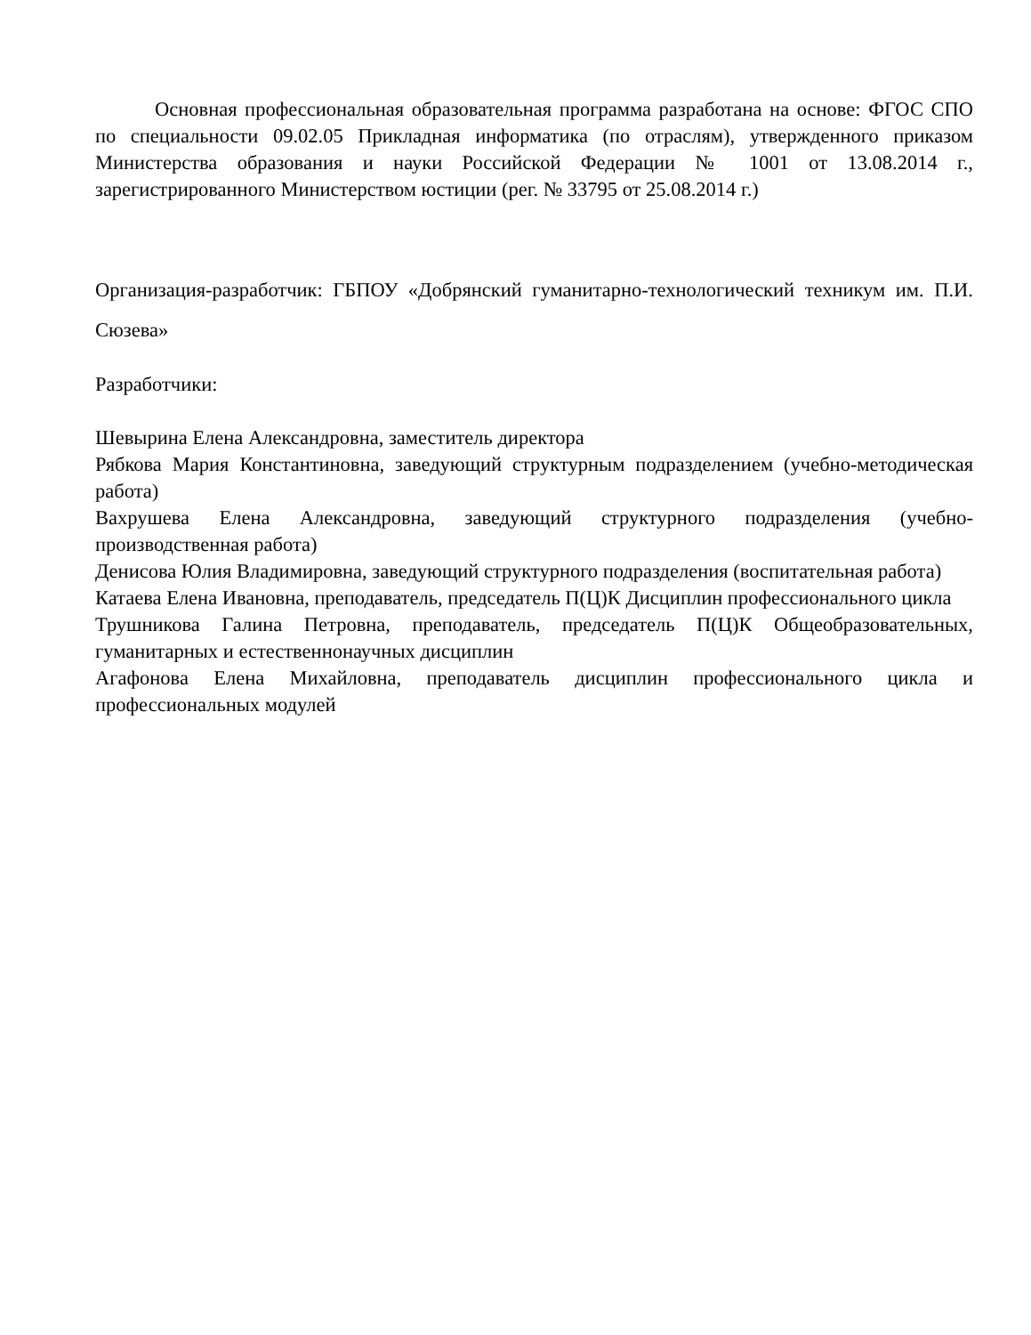Основная профессиональная образовательная программа разработана на основе: ФГОС СПО по специальности 09.02.05 Прикладная информатика (по отраслям), утвержденного приказом Министерства образования и науки Российской Федерации № 1001 от 13.08.2014 г., зарегистрированного Министерством юстиции (рег. № 33795 от 25.08.2014 г.)
Организация-разработчик: ГБПОУ «Добрянский гуманитарно-технологический техникум им. П.И. Сюзева»
Разработчики:
Шевырина Елена Александровна, заместитель директора
Рябкова Мария Константиновна, заведующий структурным подразделением (учебно-методическая работа)
Вахрушева Елена Александровна, заведующий структурного подразделения (учебно-производственная работа)
Денисова Юлия Владимировна, заведующий структурного подразделения (воспитательная работа)
Катаева Елена Ивановна, преподаватель, председатель П(Ц)К Дисциплин профессионального цикла
Трушникова Галина Петровна, преподаватель, председатель П(Ц)К Общеобразовательных, гуманитарных и естественнонаучных дисциплин
Агафонова Елена Михайловна, преподаватель дисциплин профессионального цикла и профессиональных модулей